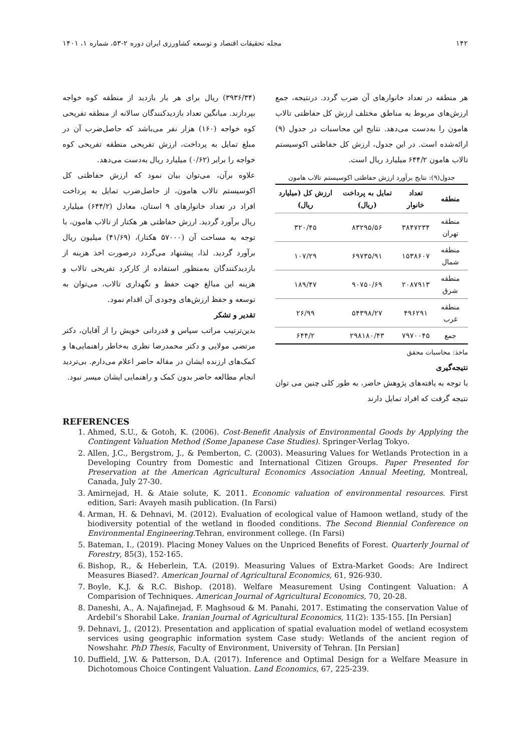۱۴۲ مجله تحقیقات اقتصاد و توسعه کشاورزی ایران دوره ۲-۵۳، شماره ۱، ۱۴۰۱
هر منطقه در تعداد خانوارهای آن ضرب گردد. درنتیجه، جمع ارزش‌های مربوط به مناطق مختلف ارزش کل حفاظتی تالاب هامون را به‌دست می‌دهد. نتایج این محاسبات در جدول (۹) ارائه‌شده است. در این جدول، ارزش کل حفاظتی اکوسیستم تالاب هامون ۶۴۴/۲ میلیارد ریال است.
جدول(۹): نتایج برآورد ارزش حفاظتی اکوسیستم تالاب هامون
| منطقه | تعداد خانوار | تمایل به پرداخت (ریال) | ارزش کل (میلیارد ریال) |
| --- | --- | --- | --- |
| منطقه تهران | ۳۸۴۷۲۳۴ | ۸۳۲۹۵/۵۶ | ۳۲۰/۴۵ |
| منطقه شمال | ۱۵۳۸۶۰۷ | ۶۹۷۳۵/۹۱ | ۱۰۷/۲۹ |
| منطقه شرق | ۲۰۸۷۹۱۳ | ۹۰۷۵۰/۶۹ | ۱۸۹/۴۷ |
| منطقه غرب | ۴۹۶۲۹۱ | ۵۴۳۹۸/۲۷ | ۲۶/۹۹ |
| جمع | ۷۹۷۰۰۴۵ | ۲۹۸۱۸۰/۴۳ | ۶۴۴/۲ |
ماخذ: محاسبات محقق
نتیجه‌گیری
با توجه به یافته‌های پژوهش حاضر، به طور کلی چنین می توان نتیجه گرفت که افراد تمایل دارند
(۳۹۳۶/۳۴) ریال برای هر بار بازدید از منطقه کوه خواجه بپردازند. میانگین تعداد بازدیدکنندگان سالانه از منطقه تفریحی کوه خواجه (۱۶۰) هزار نفر می‌باشد که حاصل‌ضرب آن در مبلغ تمایل به پرداخت، ارزش تفریحی منطقه تفریحی کوه خواجه را برابر (۰/۶۲) میلیارد ریال به‌دست می‌دهد.
علاوه برآن، می‌توان بیان نمود که ارزش حفاظتی کل اکوسیستم تالاب هامون، از حاصل‌ضرب تمایل به پرداخت افراد در تعداد خانوارهای ۹ استان، معادل (۶۴۴/۲) میلیارد ریال برآورد گردید. ارزش حفاظتی هر هکتار از تالاب هامون، با توجه به مساحت آن (۵۷۰۰۰ هکتار)، (۴۱/۶۹) میلیون ریال برآورد گردید. لذا، پیشنهاد می‌گردد درصورت اخذ هزینه از بازدیدکنندگان به‌منظور استفاده از کارکرد تفریحی تالاب و هزینه این مبالغ جهت حفظ و نگهداری تالاب، می‌توان به توسعه و حفظ ارزش‌های وجودی آن اقدام نمود.
تقدیر و تشکر
بدین‌ترتیب مراتب سپاس و قدردانی خویش را از آقایان، دکتر مرتضی مولایی و دکتر محمدرضا نظری به‌خاطر راهنمایی‌ها و کمک‌های ارزنده ایشان در مقاله حاضر اعلام می‌دارم. بی‌تردید انجام مطالعه حاضر بدون کمک و راهنمایی ایشان میسر نبود.
REFERENCES
1. Ahmed, S.U., & Gotoh, K. (2006). Cost-Benefit Analysis of Environmental Goods by Applying the Contingent Valuation Method (Some Japanese Case Studies). Springer-Verlag Tokyo.
2. Allen, J.C., Bergstrom, J., & Pemberton, C. (2003). Measuring Values for Wetlands Protection in a Developing Country from Domestic and International Citizen Groups. Paper Presented for Preservation at the American Agricultural Economics Association Annual Meeting, Montreal, Canada, July 27-30.
3. Amirnejad, H. & Ataie solute, K. 2011. Economic valuation of environmental resources. First edition, Sari: Avayeh masih publication. (In Farsi)
4. Arman, H. & Dehnavi, M. (2012). Evaluation of ecological value of Hamoon wetland, study of the biodiversity potential of the wetland in flooded conditions. The Second Biennial Conference on Environmental Engineering.Tehran, environment college. (In Farsi)
5. Bateman, I., (2019). Placing Money Values on the Unpriced Benefits of Forest. Quarterly Journal of Forestry, 85(3), 152-165.
6. Bishop, R., & Heberlein, T.A. (2019). Measuring Values of Extra-Market Goods: Are Indirect Measures Biased?. American Journal of Agricultural Economics, 61, 926-930.
7. Boyle, K.J. & R.C. Bishop. (2018). Welfare Measurement Using Contingent Valuation: A Comparision of Techniques. American Journal of Agricultural Economics, 70, 20-28.
8. Daneshi, A., A. Najafinejad, F. Maghsoud & M. Panahi, 2017. Estimating the conservation Value of Ardebil’s Shorabil Lake. Iranian Journal of Agricultural Economics, 11(2): 135-155. [In Persian]
9. Dehnavi, J., (2012). Presentation and application of spatial evaluation model of wetland ecosystem services using geographic information system Case study: Wetlands of the ancient region of Nowshahr. PhD Thesis, Faculty of Environment, University of Tehran. [In Persian]
10. Duffield, J.W. & Patterson, D.A. (2017). Inference and Optimal Design for a Welfare Measure in Dichotomous Choice Contingent Valuation. Land Economics, 67, 225-239.